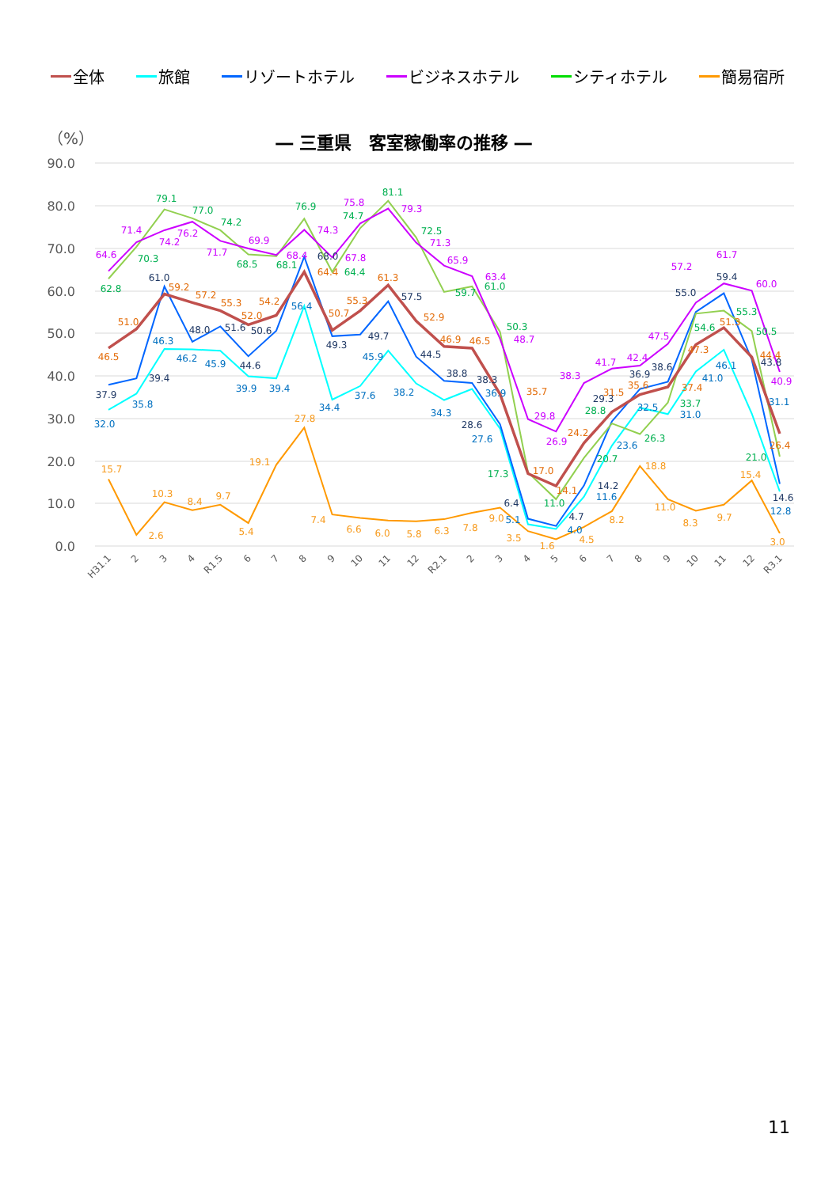全体 旅館 リゾートホテル ビジネスホテル シティホテル 簡易宿所
（%）
― 三重県　客室稼働率の推移 ―
90.0
80.0
70.0
60.0
50.0
40.0
30.0
20.0
10.0
0.0
46.5
51.0
59.2
57.2
55.3
52.0
54.2
64.4
50.7
55.3
61.3
52.9
46.9
46.5
35.7
17.0
14.1
24.2
31.5
35.6
37.4
47.3
51.3
44.4
26.4
32.0
35.8
46.3
46.2
45.9
39.9
39.4
56.4
34.4
37.6
45.9
38.2
34.3
36.9
27.6
5.1
4.0
11.6
23.6
32.5
31.0
41.0
46.1
31.1
12.8
37.9
39.4
61.0
48.0
51.6
44.6
50.6
68.0
49.3
49.7
57.5
44.5
38.8
38.3
28.6
6.4
4.7
14.2
29.3
36.9
38.6
55.0
59.4
43.8
14.6
64.6
71.4
74.2
76.2
71.7
69.9
68.4
74.3
67.8
75.8
79.3
71.3
65.9
63.4
48.7
29.8
26.9
38.3
41.7
42.4
47.5
57.2
61.7
60.0
40.9
62.8
70.3
79.1
77.0
74.2
68.5
68.1
76.9
64.4
74.7
81.1
72.5
59.7
61.0
50.3
17.3
11.0
20.7
28.8
26.3
33.7
54.6
55.3
50.5
21.0
15.7
2.6
10.3
8.4
9.7
5.4
19.1
27.8
7.4
6.6
6.0
5.8
6.3
7.8
9.0
3.5
1.6
4.5
8.2
18.8
11.0
8.3
9.7
15.4
3.0
H31.1
2
3
4
R1.5
6
7
8
9
10
11
12
R2.1
2
3
4
5
6
7
8
9
10
11
12
R3.1
11